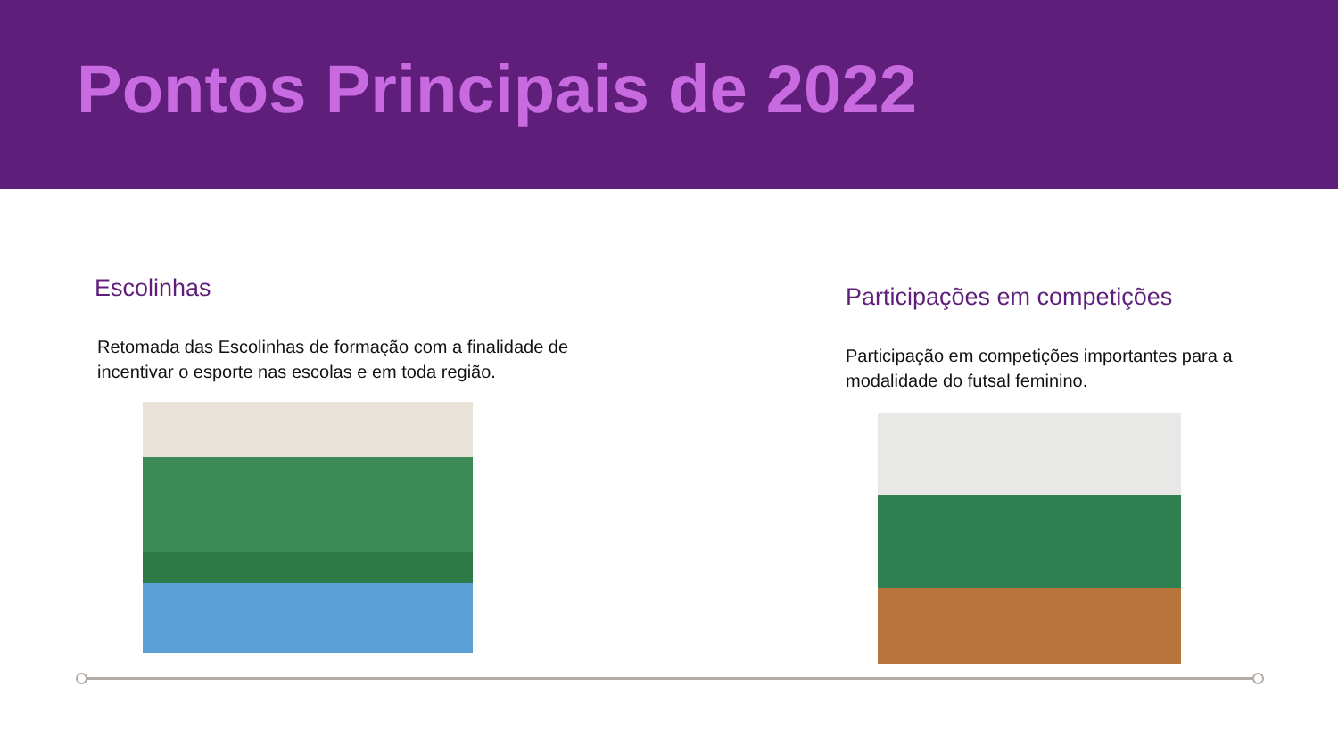Pontos Principais de 2022
Escolinhas
Retomada das Escolinhas de formação com a finalidade de incentivar o esporte nas escolas e em toda região.
Participações em competições
Participação em competições importantes para a modalidade do futsal feminino.